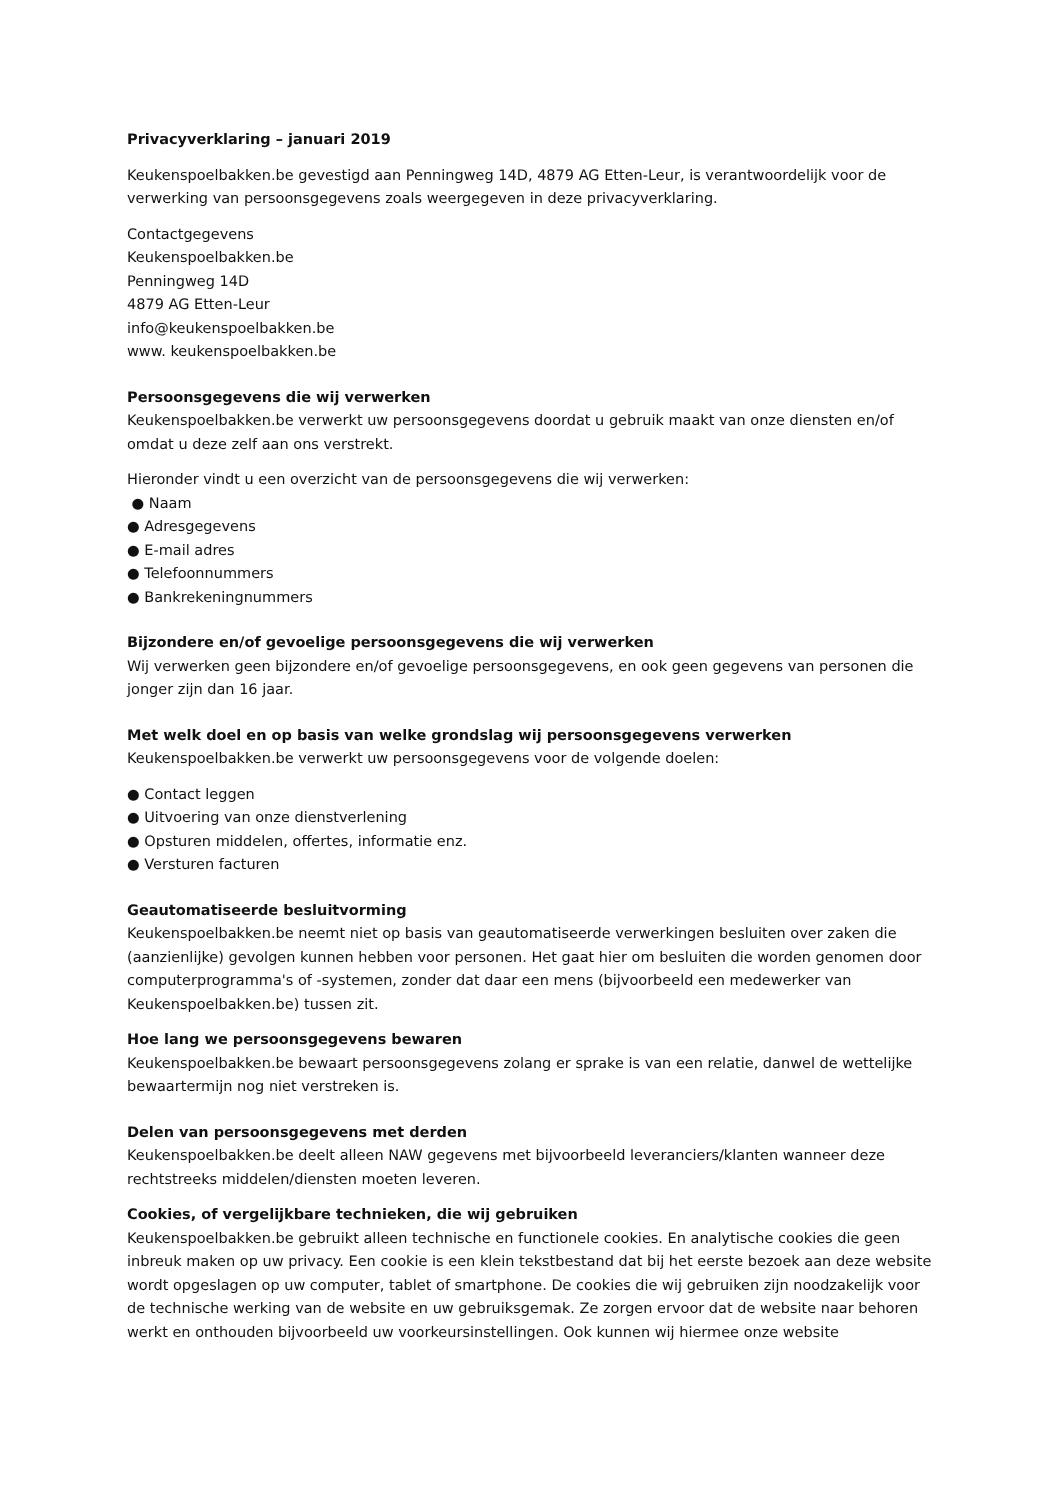Privacyverklaring – januari 2019
Keukenspoelbakken.be gevestigd aan Penningweg 14D, 4879 AG Etten-Leur, is verantwoordelijk voor de verwerking van persoonsgegevens zoals weergegeven in deze privacyverklaring.
Contactgegevens
Keukenspoelbakken.be
Penningweg 14D
4879 AG Etten-Leur
info@keukenspoelbakken.be
www. keukenspoelbakken.be
Persoonsgegevens die wij verwerken
Keukenspoelbakken.be verwerkt uw persoonsgegevens doordat u gebruik maakt van onze diensten en/of omdat u deze zelf aan ons verstrekt.
Hieronder vindt u een overzicht van de persoonsgegevens die wij verwerken:
● Naam
● Adresgegevens
● E-mail adres
● Telefoonnummers
● Bankrekeningnummers
Bijzondere en/of gevoelige persoonsgegevens die wij verwerken
Wij verwerken geen bijzondere en/of gevoelige persoonsgegevens, en ook geen gegevens van personen die jonger zijn dan 16 jaar.
Met welk doel en op basis van welke grondslag wij persoonsgegevens verwerken
Keukenspoelbakken.be verwerkt uw persoonsgegevens voor de volgende doelen:
● Contact leggen
● Uitvoering van onze dienstverlening
● Opsturen middelen, offertes, informatie enz.
● Versturen facturen
Geautomatiseerde besluitvorming
Keukenspoelbakken.be neemt niet op basis van geautomatiseerde verwerkingen besluiten over zaken die (aanzienlijke) gevolgen kunnen hebben voor personen. Het gaat hier om besluiten die worden genomen door computerprogramma's of -systemen, zonder dat daar een mens (bijvoorbeeld een medewerker van Keukenspoelbakken.be) tussen zit.
Hoe lang we persoonsgegevens bewaren
Keukenspoelbakken.be bewaart persoonsgegevens zolang er sprake is van een relatie, danwel de wettelijke bewaartermijn nog niet verstreken is.
Delen van persoonsgegevens met derden
Keukenspoelbakken.be deelt alleen NAW gegevens met bijvoorbeeld leveranciers/klanten wanneer deze rechtstreeks middelen/diensten moeten leveren.
Cookies, of vergelijkbare technieken, die wij gebruiken
Keukenspoelbakken.be gebruikt alleen technische en functionele cookies. En analytische cookies die geen inbreuk maken op uw privacy. Een cookie is een klein tekstbestand dat bij het eerste bezoek aan deze website wordt opgeslagen op uw computer, tablet of smartphone. De cookies die wij gebruiken zijn noodzakelijk voor de technische werking van de website en uw gebruiksgemak. Ze zorgen ervoor dat de website naar behoren werkt en onthouden bijvoorbeeld uw voorkeursinstellingen. Ook kunnen wij hiermee onze website